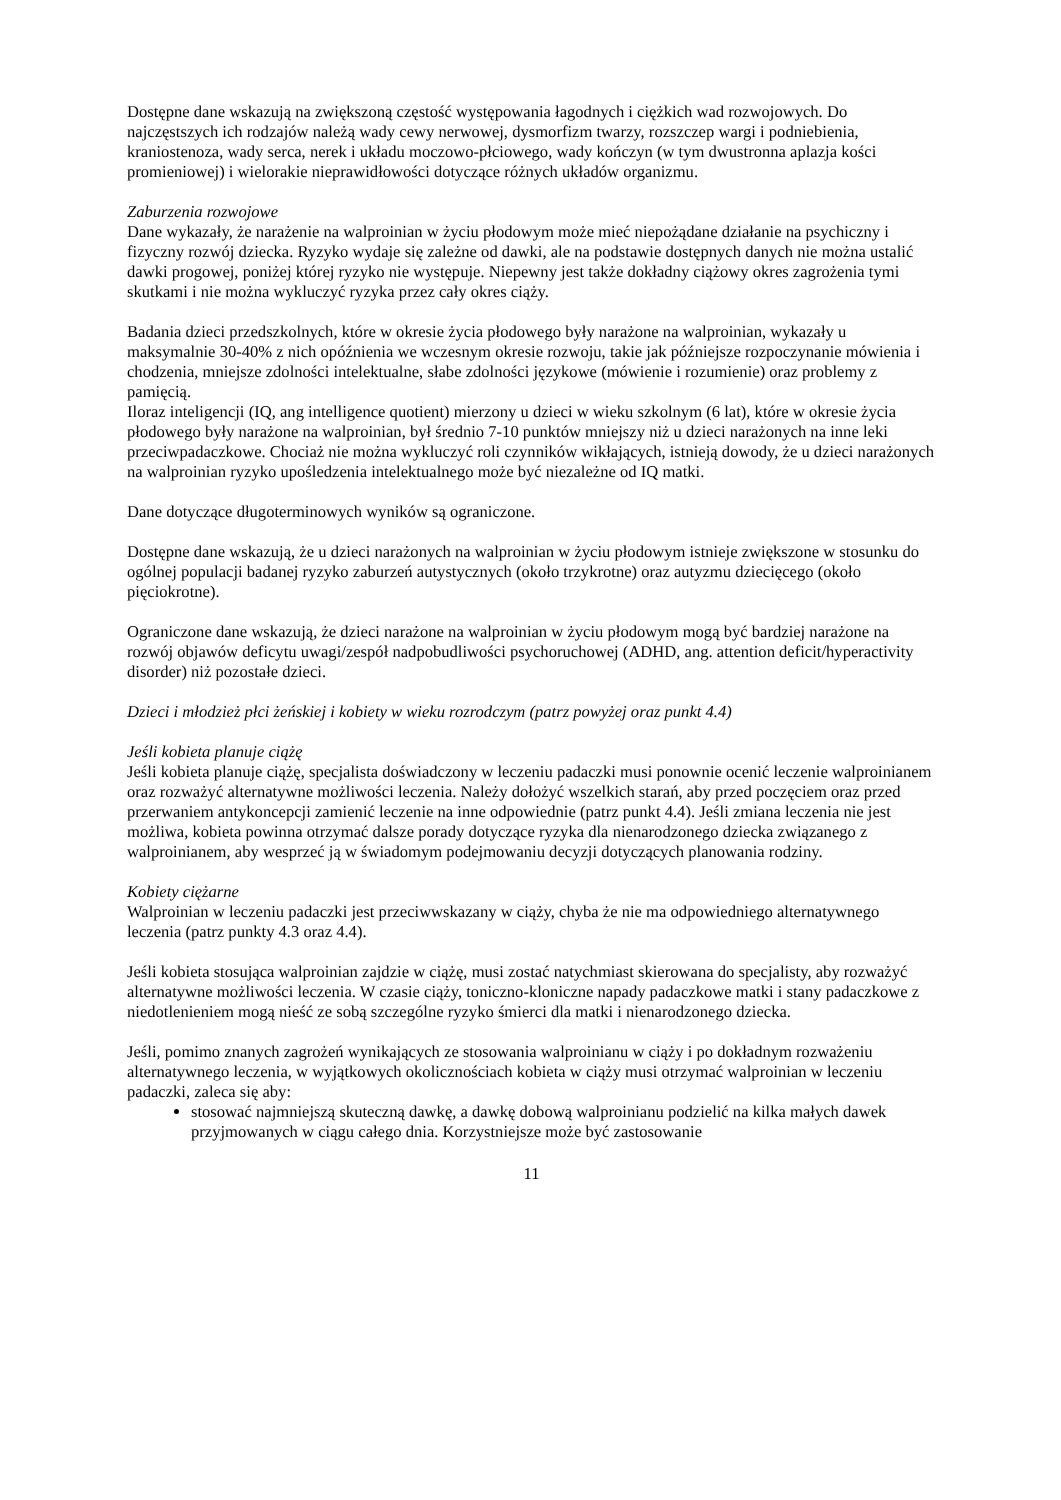Dostępne dane wskazują na zwiększoną częstość występowania łagodnych i ciężkich wad rozwojowych. Do najczęstszych ich rodzajów należą wady cewy nerwowej, dysmorfizm twarzy, rozszczep wargi i podniebienia, kraniostenoza, wady serca, nerek i układu moczowo-płciowego, wady kończyn (w tym dwustronna aplazja kości promieniowej) i wielorakie nieprawidłowości dotyczące różnych układów organizmu.
Zaburzenia rozwojowe
Dane wykazały, że narażenie na walproinian w życiu płodowym może mieć niepożądane działanie na psychiczny i fizyczny rozwój dziecka. Ryzyko wydaje się zależne od dawki, ale na podstawie dostępnych danych nie można ustalić dawki progowej, poniżej której ryzyko nie występuje. Niepewny jest także dokładny ciążowy okres zagrożenia tymi skutkami i nie można wykluczyć ryzyka przez cały okres ciąży.
Badania dzieci przedszkolnych, które w okresie życia płodowego były narażone na walproinian, wykazały u maksymalnie 30-40% z nich opóźnienia we wczesnym okresie rozwoju, takie jak późniejsze rozpoczynanie mówienia i chodzenia, mniejsze zdolności intelektualne, słabe zdolności językowe (mówienie i rozumienie) oraz problemy z pamięcią.
Iloraz inteligencji (IQ, ang intelligence quotient) mierzony u dzieci w wieku szkolnym (6 lat), które w okresie życia płodowego były narażone na walproinian, był średnio 7-10 punktów mniejszy niż u dzieci narażonych na inne leki przeciwpadaczkowe. Chociaż nie można wykluczyć roli czynników wikłających, istnieją dowody, że u dzieci narażonych na walproinian ryzyko upośledzenia intelektualnego może być niezależne od IQ matki.
Dane dotyczące długoterminowych wyników są ograniczone.
Dostępne dane wskazują, że u dzieci narażonych na walproinian w życiu płodowym istnieje zwiększone w stosunku do ogólnej populacji badanej ryzyko zaburzeń autystycznych (około trzykrotne) oraz autyzmu dziecięcego (około pięciokrotne).
Ograniczone dane wskazują, że dzieci narażone na walproinian w życiu płodowym mogą być bardziej narażone na rozwój objawów deficytu uwagi/zespół nadpobudliwości psychoruchowej (ADHD, ang. attention deficit/hyperactivity disorder) niż pozostałe dzieci.
Dzieci i młodzież płci żeńskiej i kobiety w wieku rozrodczym (patrz powyżej oraz punkt 4.4)
Jeśli kobieta planuje ciążę
Jeśli kobieta planuje ciążę, specjalista doświadczony w leczeniu padaczki musi ponownie ocenić leczenie walproinianem oraz rozważyć alternatywne możliwości leczenia. Należy dołożyć wszelkich starań, aby przed poczęciem oraz przed przerwaniem antykoncepcji zamienić leczenie na inne odpowiednie (patrz punkt 4.4). Jeśli zmiana leczenia nie jest możliwa, kobieta powinna otrzymać dalsze porady dotyczące ryzyka dla nienarodzonego dziecka związanego z walproinianem, aby wesprzeć ją w świadomym podejmowaniu decyzji dotyczących planowania rodziny.
Kobiety ciężarne
Walproinian w leczeniu padaczki jest przeciwwskazany w ciąży, chyba że nie ma odpowiedniego alternatywnego leczenia (patrz punkty 4.3 oraz 4.4).
Jeśli kobieta stosująca walproinian zajdzie w ciążę, musi zostać natychmiast skierowana do specjalisty, aby rozważyć alternatywne możliwości leczenia. W czasie ciąży, toniczno-kloniczne napady padaczkowe matki i stany padaczkowe z niedotlenieniem mogą nieść ze sobą szczególne ryzyko śmierci dla matki i nienarodzonego dziecka.
Jeśli, pomimo znanych zagrożeń wynikających ze stosowania walproinianu w ciąży i po dokładnym rozważeniu alternatywnego leczenia, w wyjątkowych okolicznościach kobieta w ciąży musi otrzymać walproinian w leczeniu padaczki, zaleca się aby:
stosować najmniejszą skuteczną dawkę, a dawkę dobową walproinianu podzielić na kilka małych dawek przyjmowanych w ciągu całego dnia. Korzystniejsze może być zastosowanie
11